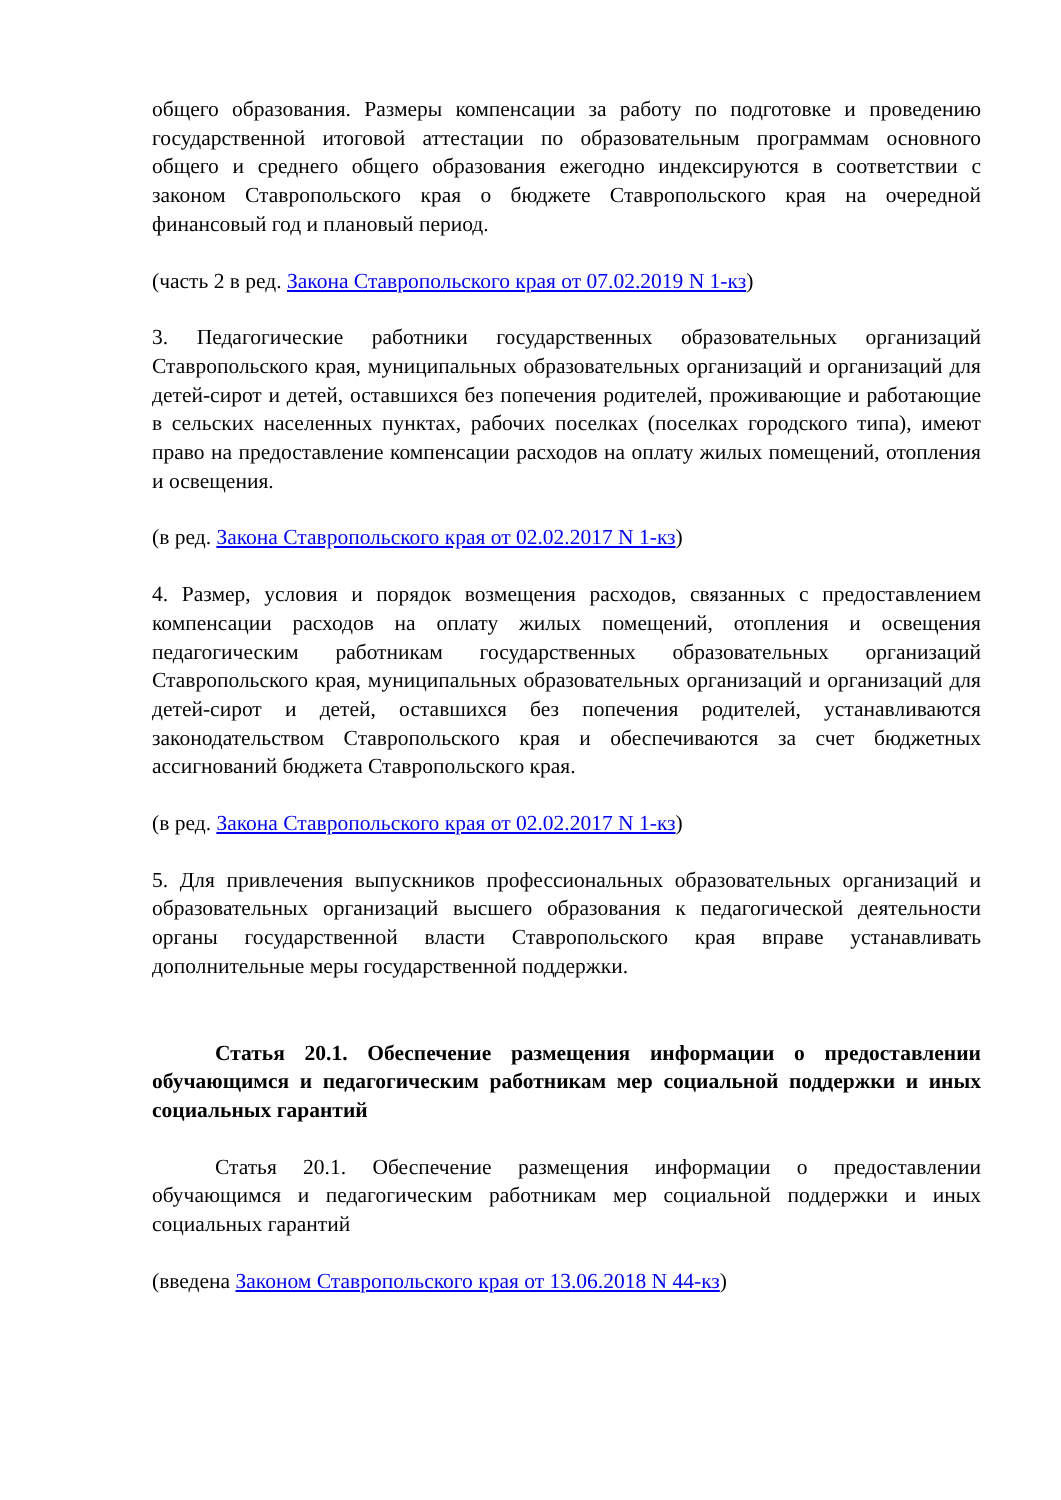общего образования. Размеры компенсации за работу по подготовке и проведению государственной итоговой аттестации по образовательным программам основного общего и среднего общего образования ежегодно индексируются в соответствии с законом Ставропольского края о бюджете Ставропольского края на очередной финансовый год и плановый период.
(часть 2 в ред. Закона Ставропольского края от 07.02.2019 N 1-кз)
3. Педагогические работники государственных образовательных организаций Ставропольского края, муниципальных образовательных организаций и организаций для детей-сирот и детей, оставшихся без попечения родителей, проживающие и работающие в сельских населенных пунктах, рабочих поселках (поселках городского типа), имеют право на предоставление компенсации расходов на оплату жилых помещений, отопления и освещения.
(в ред. Закона Ставропольского края от 02.02.2017 N 1-кз)
4. Размер, условия и порядок возмещения расходов, связанных с предоставлением компенсации расходов на оплату жилых помещений, отопления и освещения педагогическим работникам государственных образовательных организаций Ставропольского края, муниципальных образовательных организаций и организаций для детей-сирот и детей, оставшихся без попечения родителей, устанавливаются законодательством Ставропольского края и обеспечиваются за счет бюджетных ассигнований бюджета Ставропольского края.
(в ред. Закона Ставропольского края от 02.02.2017 N 1-кз)
5. Для привлечения выпускников профессиональных образовательных организаций и образовательных организаций высшего образования к педагогической деятельности органы государственной власти Ставропольского края вправе устанавливать дополнительные меры государственной поддержки.
Статья 20.1. Обеспечение размещения информации о предоставлении обучающимся и педагогическим работникам мер социальной поддержки и иных социальных гарантий
Статья 20.1. Обеспечение размещения информации о предоставлении обучающимся и педагогическим работникам мер социальной поддержки и иных социальных гарантий
(введена Законом Ставропольского края от 13.06.2018 N 44-кз)